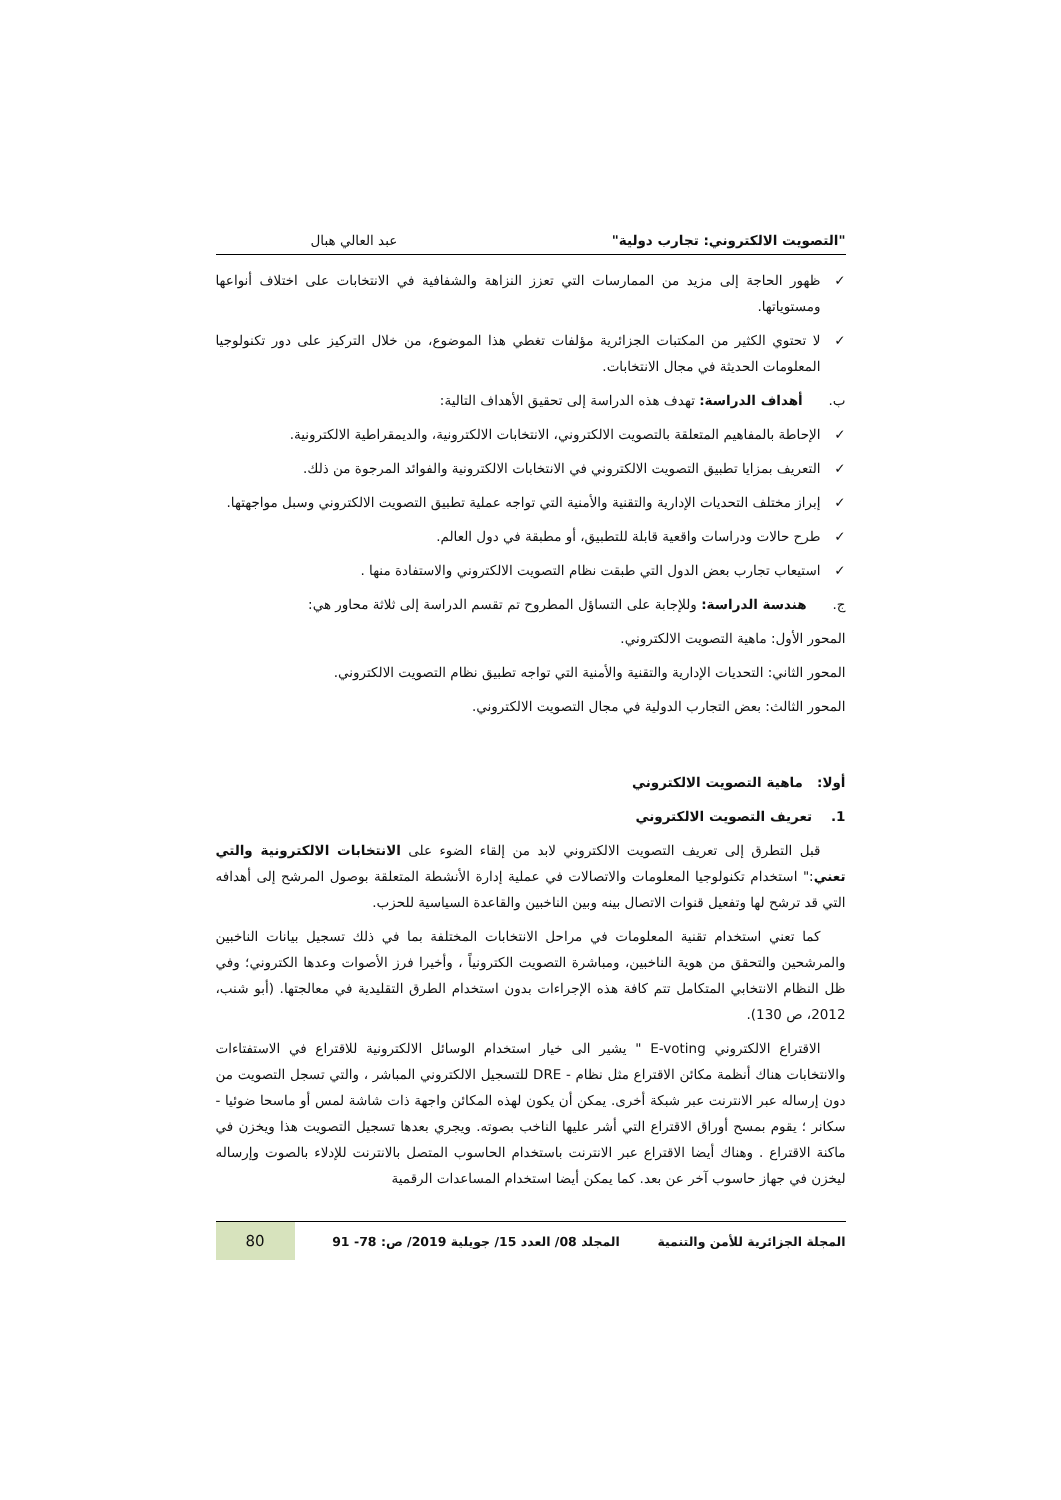"التصويت الالكتروني: تجارب دولية" عبد العالي هبال
✓ ظهور الحاجة إلى مزيد من الممارسات التي تعزز النزاهة والشفافية في الانتخابات على اختلاف أنواعها ومستوياتها.
✓ لا تحتوي الكثير من المكتبات الجزائرية مؤلفات تغطي هذا الموضوع، من خلال التركيز على دور تكنولوجيا المعلومات الحديثة في مجال الانتخابات.
ب. أهداف الدراسة: تهدف هذه الدراسة إلى تحقيق الأهداف التالية:
✓ الإحاطة بالمفاهيم المتعلقة بالتصويت الالكتروني، الانتخابات الالكترونية، والديمقراطية الالكترونية.
✓ التعريف بمزايا تطبيق التصويت الالكتروني في الانتخابات الالكترونية والفوائد المرجوة من ذلك.
✓ إبراز مختلف التحديات الإدارية والتقنية والأمنية التي تواجه عملية تطبيق التصويت الالكتروني وسبل مواجهتها.
✓ طرح حالات ودراسات واقعية قابلة للتطبيق، أو مطبقة في دول العالم.
✓ استيعاب تجارب بعض الدول التي طبقت نظام التصويت الالكتروني والاستفادة منها .
ج. هندسة الدراسة: وللإجابة على التساؤل المطروح تم تقسم الدراسة إلى ثلاثة محاور هي:
المحور الأول: ماهية التصويت الالكتروني.
المحور الثاني: التحديات الإدارية والتقنية والأمنية التي تواجه تطبيق نظام التصويت الالكتروني.
المحور الثالث: بعض التجارب الدولية في مجال التصويت الالكتروني.
أولا: ماهية التصويت الالكتروني
1. تعريف التصويت الالكتروني
قبل التطرق إلى تعريف التصويت الالكتروني لابد من إلقاء الضوء على الانتخابات الالكترونية والتي تعني:" استخدام تكنولوجيا المعلومات والاتصالات في عملية إدارة الأنشطة المتعلقة بوصول المرشح إلى أهدافه التي قد ترشح لها وتفعيل قنوات الاتصال بينه وبين الناخبين والقاعدة السياسية للحزب.
كما تعني استخدام تقنية المعلومات في مراحل الانتخابات المختلفة بما في ذلك تسجيل بيانات الناخبين والمرشحين والتحقق من هوية الناخبين، ومباشرة التصويت الكترونياً ، وأخيرا فرز الأصوات وعدها الكتروني؛ وفي ظل النظام الانتخابي المتكامل تتم كافة هذه الإجراءات بدون استخدام الطرق التقليدية في معالجتها. (أبو شنب، 2012، ص 130).
الاقتراع الالكتروني E-voting " يشير الى خيار استخدام الوسائل الالكترونية للاقتراع في الاستفتاءات والانتخابات هناك أنظمة مكائن الاقتراع مثل نظام - DRE للتسجيل الالكتروني المباشر ، والتي تسجل التصويت من دون إرساله عبر الانترنت عبر شبكة أخرى. يمكن أن يكون لهذه المكائن واجهة ذات شاشة لمس أو ماسحا ضوئيا - سكانر ؛ يقوم بمسح أوراق الاقتراع التي أشر عليها الناخب بصوته. ويجري بعدها تسجيل التصويت هذا ويخزن في ماكنة الاقتراع . وهناك أيضا الاقتراع عبر الانترنت باستخدام الحاسوب المتصل بالانترنت للإدلاء بالصوت وإرساله ليخزن في جهاز حاسوب آخر عن بعد. كما يمكن أيضا استخدام المساعدات الرقمية
المجلة الجزائرية للأمن والتنمية المجلد 08/ العدد 15/ جويلية 2019/ ص: 78- 91 80